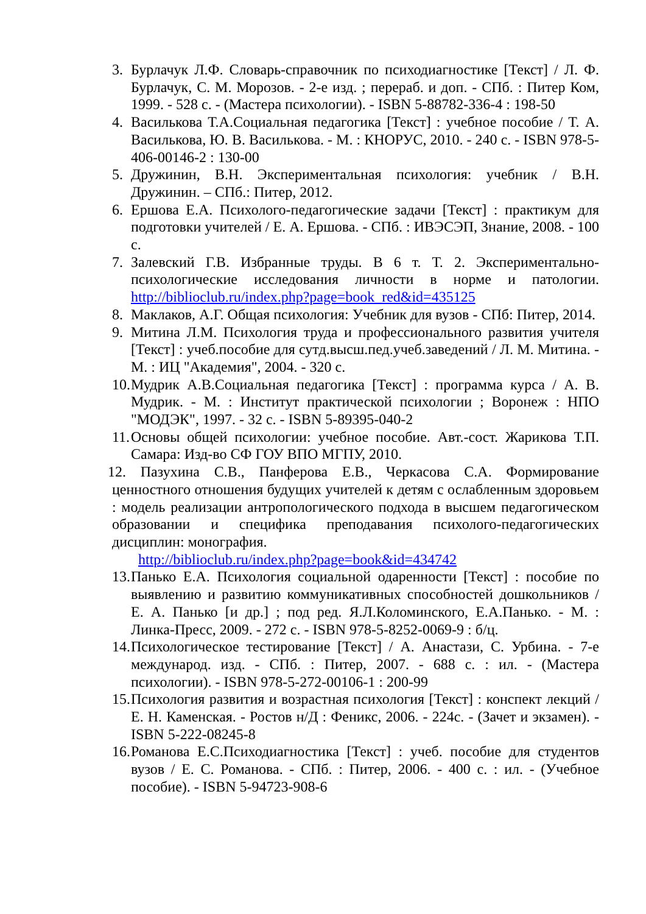3. Бурлачук Л.Ф. Словарь-справочник по психодиагностике [Текст] / Л. Ф. Бурлачук, С. М. Морозов. - 2-е изд. ; перераб. и доп. - СПб. : Питер Ком, 1999. - 528 с. - (Мастера психологии). - ISBN 5-88782-336-4 : 198-50
4. Василькова Т.А.Социальная педагогика [Текст] : учебное пособие / Т. А. Василькова, Ю. В. Василькова. - М. : КНОРУС, 2010. - 240 с. - ISBN 978-5-406-00146-2 : 130-00
5. Дружинин, В.Н. Экспериментальная психология: учебник / В.Н. Дружинин. – СПб.: Питер, 2012.
6. Ершова Е.А. Психолого-педагогические задачи [Текст] : практикум для подготовки учителей / Е. А. Ершова. - СПб. : ИВЭСЭП, Знание, 2008. - 100 с.
7. Залевский Г.В. Избранные труды. В 6 т. Т. 2. Экспериментально-психологические исследования личности в норме и патологии. http://biblioclub.ru/index.php?page=book_red&id=435125
8. Маклаков, А.Г. Общая психология: Учебник для вузов - СПб: Питер, 2014.
9. Митина Л.М. Психология труда и профессионального развития учителя [Текст] : учеб.пособие для сутд.высш.пед.учеб.заведений / Л. М. Митина. - М. : ИЦ "Академия", 2004. - 320 с.
10. Мудрик А.В.Социальная педагогика [Текст] : программа курса / А. В. Мудрик. - М. : Институт практической психологии ; Воронеж : НПО "МОДЭК", 1997. - 32 с. - ISBN 5-89395-040-2
11. Основы общей психологии: учебное пособие. Авт.-сост. Жарикова Т.П. Самара: Изд-во СФ ГОУ ВПО МГПУ, 2010.
12. Пазухина С.В., Панферова Е.В., Черкасова С.А. Формирование ценностного отношения будущих учителей к детям с ослабленным здоровьем : модель реализации антропологического подхода в высшем педагогическом образовании и специфика преподавания психолого-педагогических дисциплин: монография.
http://biblioclub.ru/index.php?page=book&id=434742
13. Панько Е.А. Психология социальной одаренности [Текст] : пособие по выявлению и развитию коммуникативных способностей дошкольников / Е. А. Панько [и др.] ; под ред. Я.Л.Коломинского, Е.А.Панько. - М. : Линка-Пресс, 2009. - 272 с. - ISBN 978-5-8252-0069-9 : б/ц.
14. Психологическое тестирование [Текст] / А. Анастази, С. Урбина. - 7-е международ. изд. - СПб. : Питер, 2007. - 688 с. : ил. - (Мастера психологии). - ISBN 978-5-272-00106-1 : 200-99
15. Психология развития и возрастная психология [Текст] : конспект лекций / Е. Н. Каменская. - Ростов н/Д : Феникс, 2006. - 224с. - (Зачет и экзамен). - ISBN 5-222-08245-8
16. Романова Е.С.Психодиагностика [Текст] : учеб. пособие для студентов вузов / Е. С. Романова. - СПб. : Питер, 2006. - 400 с. : ил. - (Учебное пособие). - ISBN 5-94723-908-6